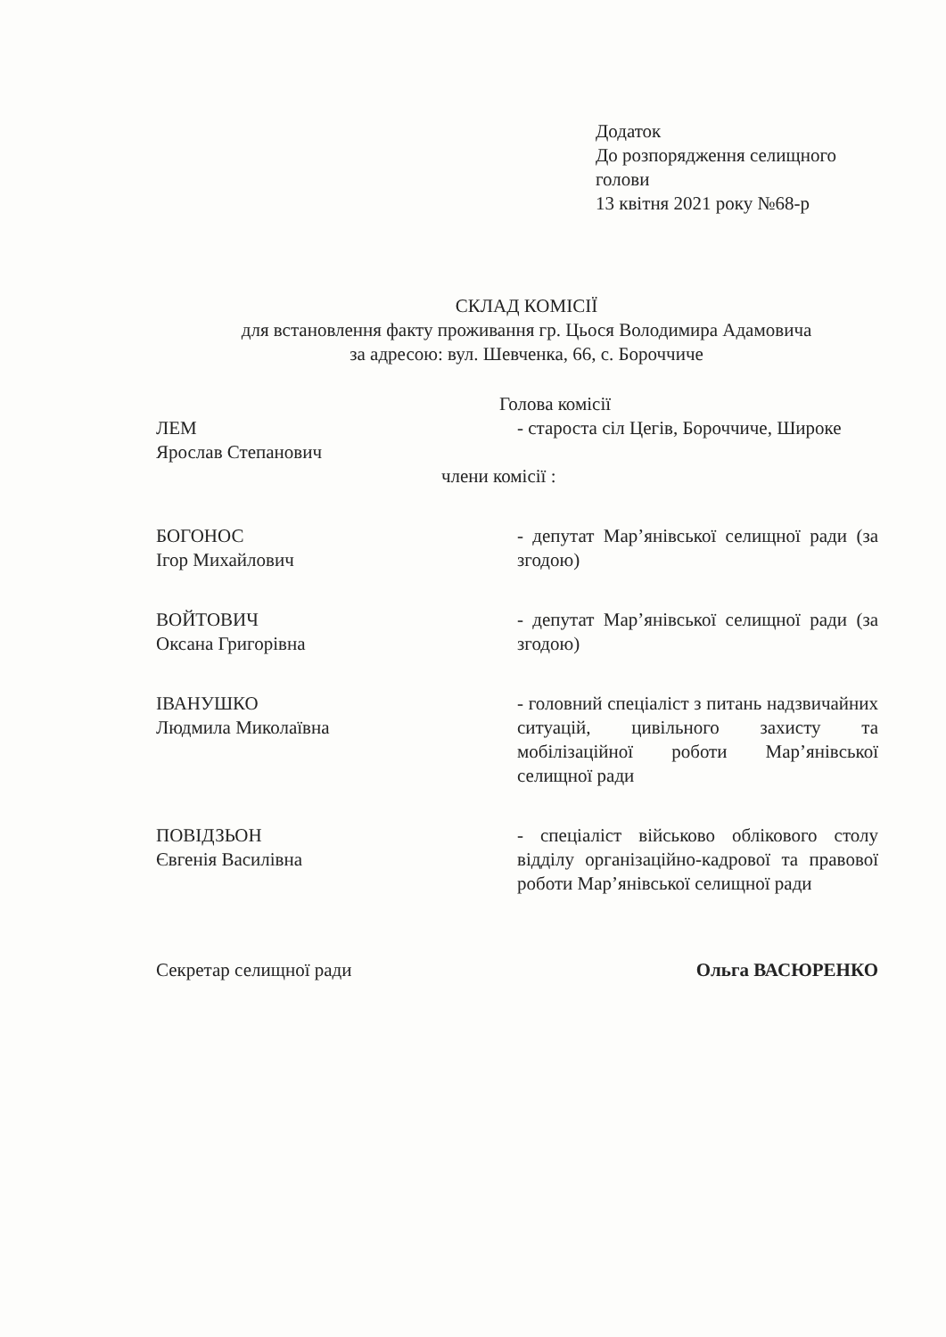Додаток
До розпорядження селищного
голови
13 квітня 2021 року №68-р
СКЛАД КОМІСІЇ
для встановлення факту проживання гр. Цьося Володимира Адамовича
за адресою: вул. Шевченка, 66, с. Бороччиче
Голова комісії
ЛЕМ
Ярослав Степанович
- староста сіл Цегів, Бороччиче, Широке
члени комісії :
БОГОНОС
Ігор Михайлович
- депутат Мар’янівської селищної ради (за згодою)
ВОЙТОВИЧ
Оксана Григорівна
- депутат Мар’янівської селищної ради (за згодою)
ІВАНУШКО
Людмила Миколаївна
- головний спеціаліст з питань надзвичайних ситуацій, цивільного захисту та мобілізаційної роботи Мар’янівської селищної ради
ПОВІДЗЬОН
Євгенія Василівна
- спеціаліст військово облікового столу відділу організаційно-кадрової та правової роботи Мар’янівської селищної ради
Секретар селищної ради Ольга ВАСЮРЕНКО